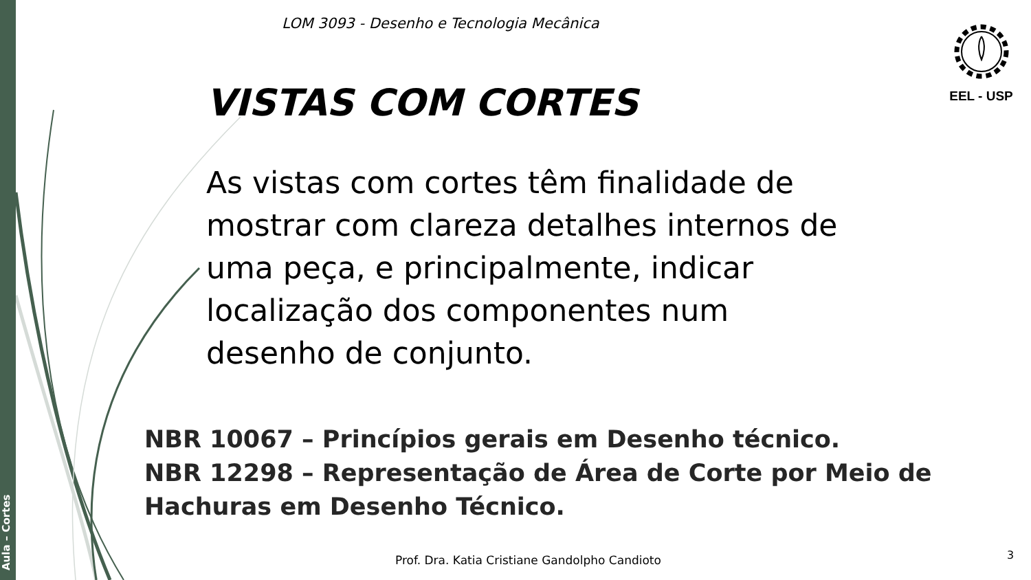Aula – Cortes
LOM 3093 - Desenho e Tecnologia Mecânica
EEL - USP
VISTAS COM CORTES
As vistas com cortes têm finalidade de mostrar com clareza detalhes internos de uma peça, e principalmente, indicar localização dos componentes num desenho de conjunto.
NBR 10067 – Princípios gerais em Desenho técnico.
NBR 12298 – Representação de Área de Corte por Meio de Hachuras em Desenho Técnico.
Prof. Dra. Katia Cristiane Gandolpho Candioto
3